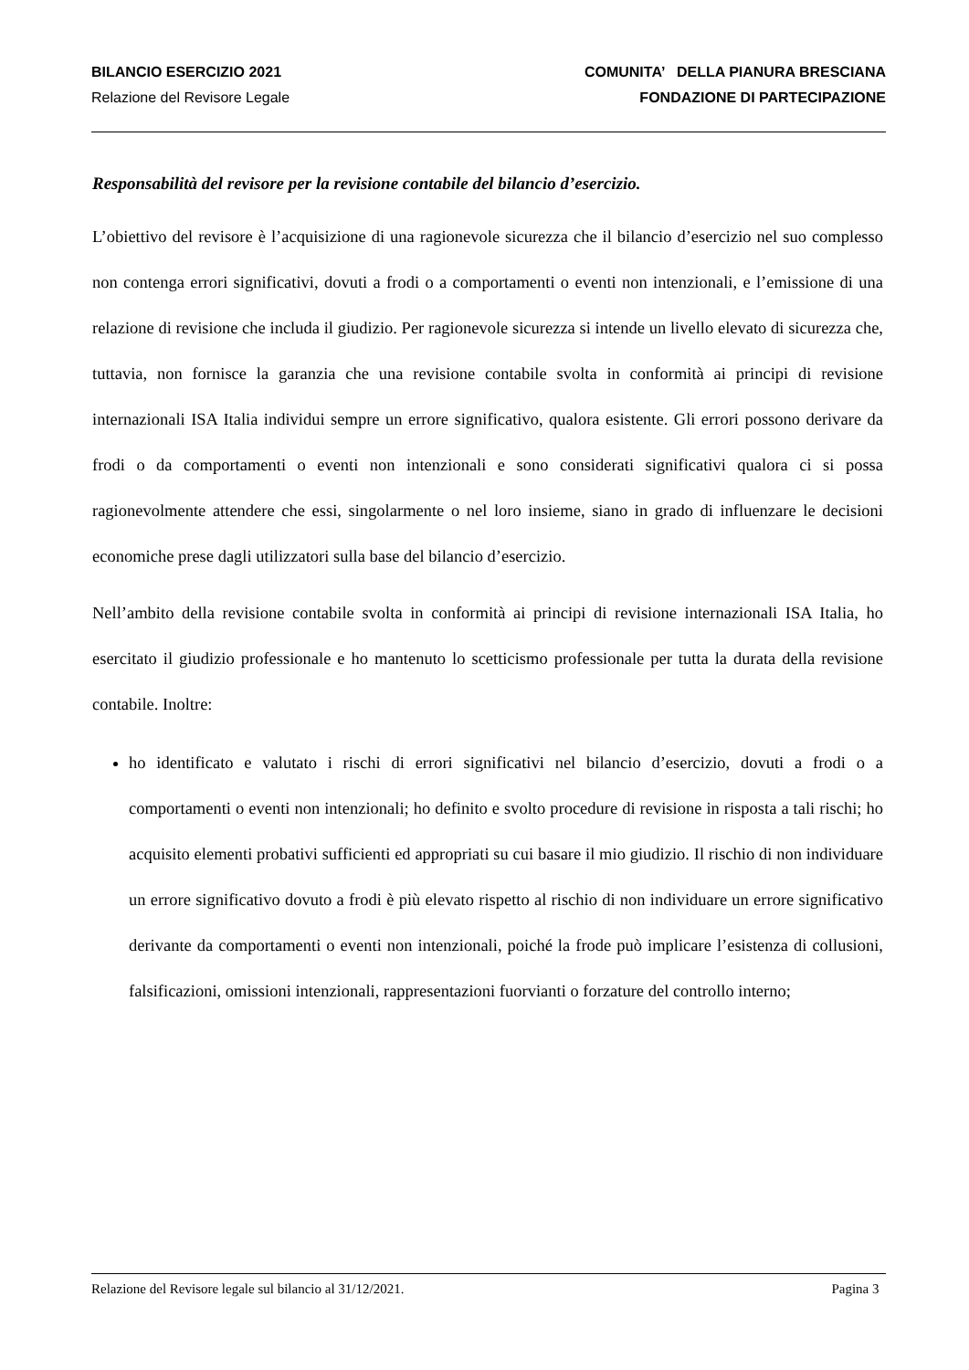BILANCIO ESERCIZIO 2021 COMUNITA’ DELLA PIANURA BRESCIANA
Relazione del Revisore Legale FONDAZIONE DI PARTECIPAZIONE
Responsabilità del revisore per la revisione contabile del bilancio d’esercizio.
L’obiettivo del revisore è l’acquisizione di una ragionevole sicurezza che il bilancio d’esercizio nel suo complesso non contenga errori significativi, dovuti a frodi o a comportamenti o eventi non intenzionali, e l’emissione di una relazione di revisione che includa il giudizio. Per ragionevole sicurezza si intende un livello elevato di sicurezza che, tuttavia, non fornisce la garanzia che una revisione contabile svolta in conformità ai principi di revisione internazionali ISA Italia individui sempre un errore significativo, qualora esistente. Gli errori possono derivare da frodi o da comportamenti o eventi non intenzionali e sono considerati significativi qualora ci si possa ragionevolmente attendere che essi, singolarmente o nel loro insieme, siano in grado di influenzare le decisioni economiche prese dagli utilizzatori sulla base del bilancio d’esercizio.
Nell’ambito della revisione contabile svolta in conformità ai principi di revisione internazionali ISA Italia, ho esercitato il giudizio professionale e ho mantenuto lo scetticismo professionale per tutta la durata della revisione contabile. Inoltre:
ho identificato e valutato i rischi di errori significativi nel bilancio d’esercizio, dovuti a frodi o a comportamenti o eventi non intenzionali; ho definito e svolto procedure di revisione in risposta a tali rischi; ho acquisito elementi probativi sufficienti ed appropriati su cui basare il mio giudizio. Il rischio di non individuare un errore significativo dovuto a frodi è più elevato rispetto al rischio di non individuare un errore significativo derivante da comportamenti o eventi non intenzionali, poiché la frode può implicare l’esistenza di collusioni, falsificazioni, omissioni intenzionali, rappresentazioni fuorvianti o forzature del controllo interno;
Relazione del Revisore legale sul bilancio al 31/12/2021. Pagina 3